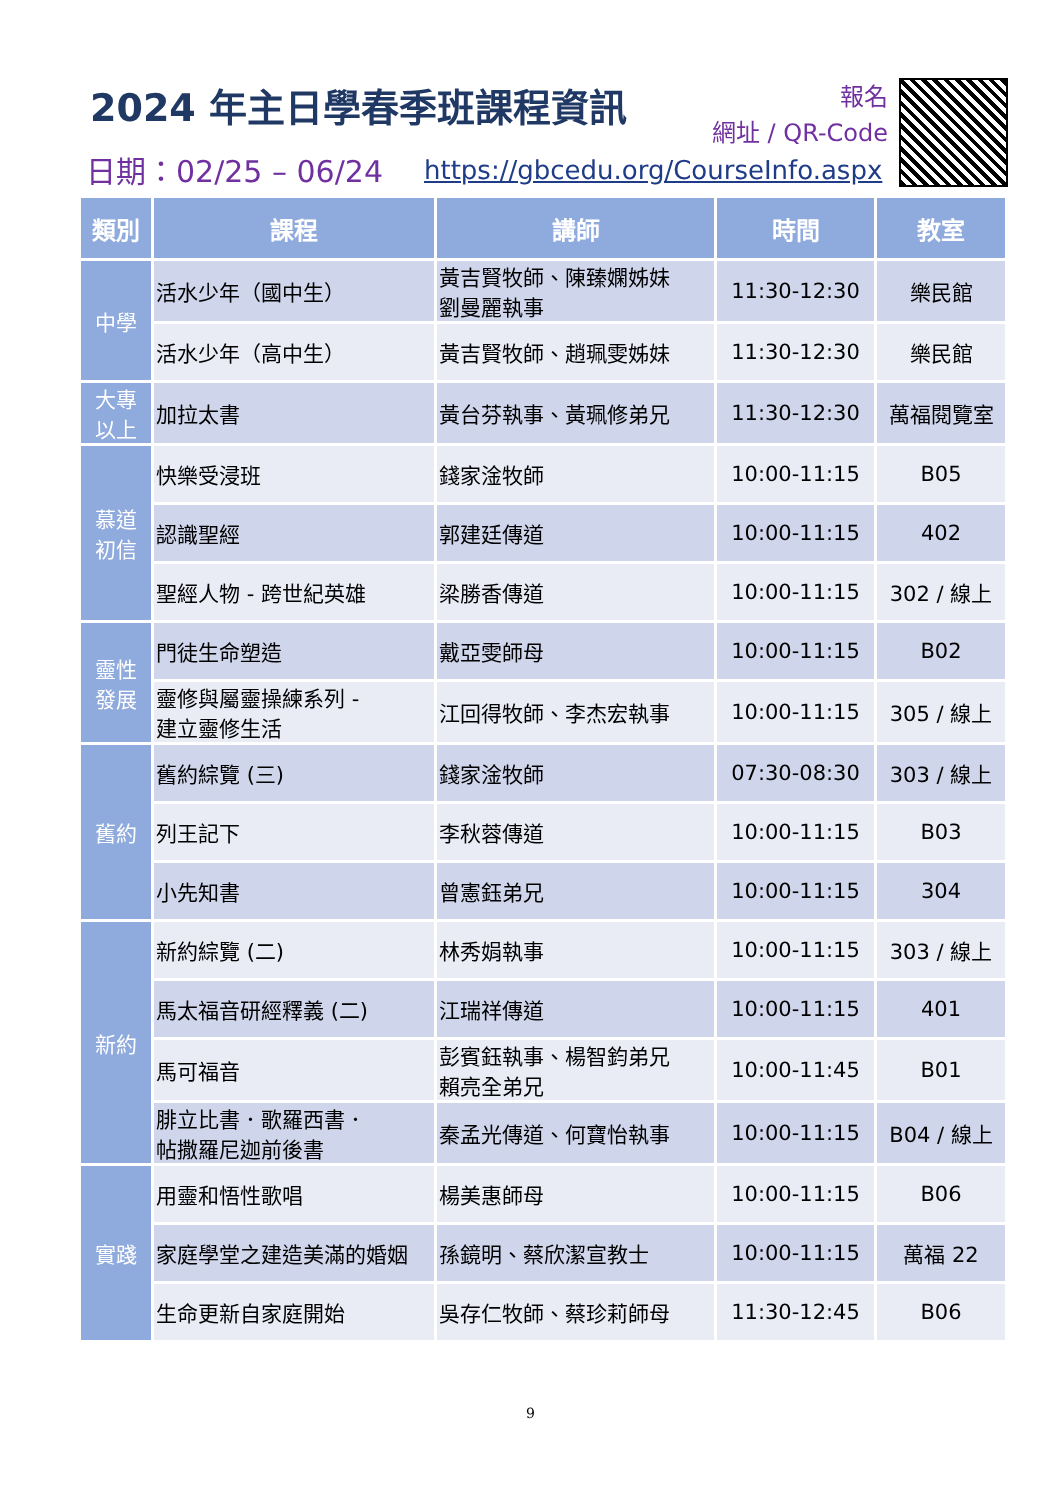2024 年主日學春季班課程資訊
報名
網址 / QR-Code
日期：02/25 – 06/24
https://gbcedu.org/CourseInfo.aspx
| 類別 | 課程 | 講師 | 時間 | 教室 |
| --- | --- | --- | --- | --- |
| 中學 | 活水少年（國中生） | 黃吉賢牧師、陳臻嫻姊妹 劉曼麗執事 | 11:30-12:30 | 樂民館 |
| | 活水少年（高中生） | 黃吉賢牧師、趙珮雯姊妹 | 11:30-12:30 | 樂民館 |
| 大專 以上 | 加拉太書 | 黃台芬執事、黃珮修弟兄 | 11:30-12:30 | 萬福閱覽室 |
| 慕道 初信 | 快樂受浸班 | 錢家淦牧師 | 10:00-11:15 | B05 |
| | 認識聖經 | 郭建廷傳道 | 10:00-11:15 | 402 |
| | 聖經人物 - 跨世紀英雄 | 梁勝香傳道 | 10:00-11:15 | 302 / 線上 |
| 靈性 發展 | 門徒生命塑造 | 戴亞雯師母 | 10:00-11:15 | B02 |
| | 靈修與屬靈操練系列 - 建立靈修生活 | 江回得牧師、李杰宏執事 | 10:00-11:15 | 305 / 線上 |
| 舊約 | 舊約綜覽 (三) | 錢家淦牧師 | 07:30-08:30 | 303 / 線上 |
| | 列王記下 | 李秋蓉傳道 | 10:00-11:15 | B03 |
| | 小先知書 | 曾憲鈺弟兄 | 10:00-11:15 | 304 |
| 新約 | 新約綜覽 (二) | 林秀娟執事 | 10:00-11:15 | 303 / 線上 |
| | 馬太福音研經釋義 (二) | 江瑞祥傳道 | 10:00-11:15 | 401 |
| | 馬可福音 | 彭賓鈺執事、楊智鈞弟兄 賴亮全弟兄 | 10:00-11:45 | B01 |
| | 腓立比書．歌羅西書． 帖撒羅尼迦前後書 | 秦孟光傳道、何寶怡執事 | 10:00-11:15 | B04 / 線上 |
| 實踐 | 用靈和悟性歌唱 | 楊美惠師母 | 10:00-11:15 | B06 |
| | 家庭學堂之建造美滿的婚姻 | 孫鏡明、蔡欣潔宣教士 | 10:00-11:15 | 萬福 22 |
| | 生命更新自家庭開始 | 吳存仁牧師、蔡珍莉師母 | 11:30-12:45 | B06 |
9